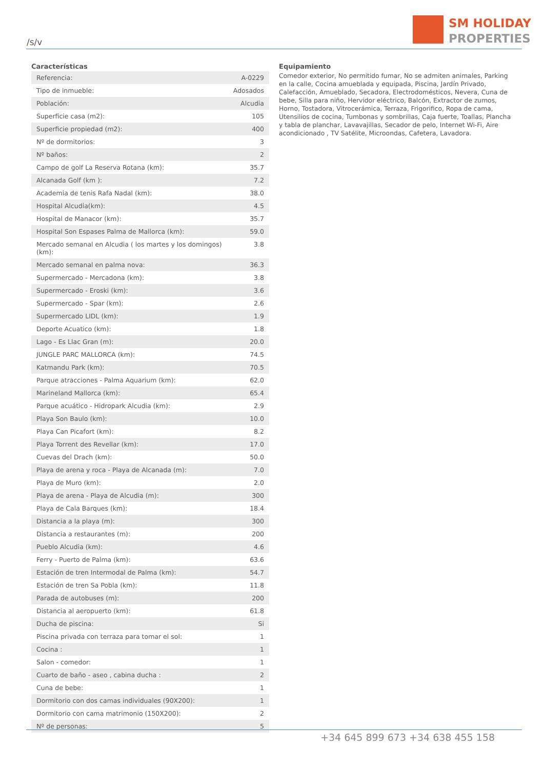/s/v
SM HOLIDAY
PROPERTIES
Características
| Referencia: | A-0229 |
| Tipo de inmueble: | Adosados |
| Población: | Alcudia |
| Superficie casa (m2): | 105 |
| Superficie propiedad (m2): | 400 |
| Nº de dormitorios: | 3 |
| Nº baños: | 2 |
| Campo de golf La Reserva Rotana (km): | 35.7 |
| Alcanada Golf (km ): | 7.2 |
| Academia de tenis Rafa Nadal (km): | 38.0 |
| Hospital Alcudia(km): | 4.5 |
| Hospital de Manacor (km): | 35.7 |
| Hospital Son Espases Palma de Mallorca (km): | 59.0 |
| Mercado semanal en Alcudia ( los martes y los domingos)(km): | 3.8 |
| Mercado semanal en palma nova: | 36.3 |
| Supermercado - Mercadona (km): | 3.8 |
| Supermercado - Eroski (km): | 3.6 |
| Supermercado - Spar (km): | 2.6 |
| Supermercado LIDL (km): | 1.9 |
| Deporte Acuatico (km): | 1.8 |
| Lago - Es Llac Gran (m): | 20.0 |
| JUNGLE PARC MALLORCA (km): | 74.5 |
| Katmandu Park (km): | 70.5 |
| Parque atracciones - Palma Aquarium (km): | 62.0 |
| Marineland Mallorca (km): | 65.4 |
| Parque acuático - Hidropark Alcudia (km): | 2.9 |
| Playa Son Baulo (km): | 10.0 |
| Playa Can Picafort (km): | 8.2 |
| Playa Torrent des Revellar (km): | 17.0 |
| Cuevas del Drach (km): | 50.0 |
| Playa de arena y roca - Playa de Alcanada (m): | 7.0 |
| Playa de Muro (km): | 2.0 |
| Playa de arena - Playa de Alcudia (m): | 300 |
| Playa de Cala Barques (km): | 18.4 |
| Distancia a la playa (m): | 300 |
| Distancia a restaurantes (m): | 200 |
| Pueblo Alcudia (km): | 4.6 |
| Ferry - Puerto de Palma (km): | 63.6 |
| Estación de tren Intermodal de Palma (km): | 54.7 |
| Estación de tren Sa Pobla (km): | 11.8 |
| Parada de autobuses (m): | 200 |
| Distancia al aeropuerto (km): | 61.8 |
| Ducha de piscina: | Si |
| Piscina privada con terraza para tomar el sol: | 1 |
| Cocina : | 1 |
| Salon - comedor: | 1 |
| Cuarto de baño - aseo , cabina ducha : | 2 |
| Cuna de bebe: | 1 |
| Dormitorio con dos camas individuales (90X200): | 1 |
| Dormitorio con cama matrimonio (150X200): | 2 |
| Nº de personas: | 5 |
Equipamiento
Comedor exterior, No permitido fumar, No se admiten animales, Parking en la calle, Cocina amueblada y equipada, Piscina, Jardín Privado, Calefacción, Amueblado, Secadora, Electrodomésticos, Nevera, Cuna de bebe, Silla para niño, Hervidor eléctrico, Balcón, Extractor de zumos, Horno, Tostadora, Vitrocerámica, Terraza, Frigorifico, Ropa de cama, Utensilios de cocina, Tumbonas y sombrillas, Caja fuerte, Toallas, Plancha y tabla de planchar, Lavavajillas, Secador de pelo, Internet Wi-Fi, Aire acondicionado , TV Satélite, Microondas, Cafetera, Lavadora.
+34 645 899 673 +34 638 455 158